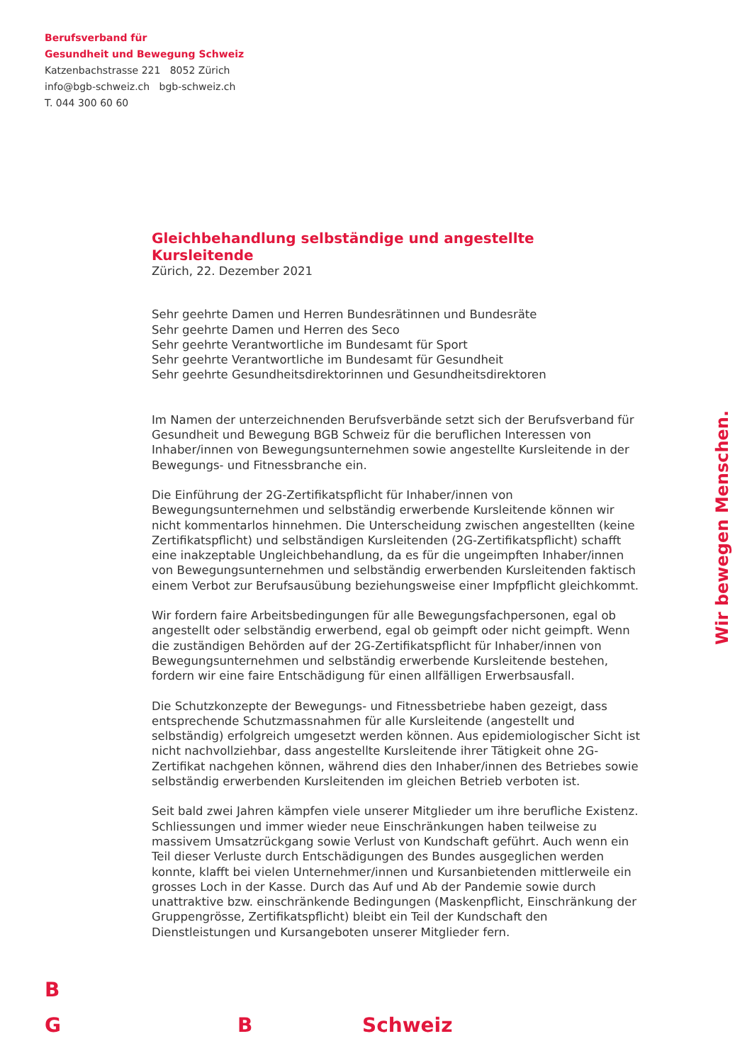Berufsverband für
Gesundheit und Bewegung Schweiz
Katzenbachstrasse 221 8052 Zürich
info@bgb-schweiz.ch bgb-schweiz.ch
T. 044 300 60 60
Gleichbehandlung selbständige und angestellte Kursleitende
Zürich, 22. Dezember 2021
Sehr geehrte Damen und Herren Bundesrätinnen und Bundesräte
Sehr geehrte Damen und Herren des Seco
Sehr geehrte Verantwortliche im Bundesamt für Sport
Sehr geehrte Verantwortliche im Bundesamt für Gesundheit
Sehr geehrte Gesundheitsdirektorinnen und Gesundheitsdirektoren
Im Namen der unterzeichnenden Berufsverbände setzt sich der Berufsverband für Gesundheit und Bewegung BGB Schweiz für die beruflichen Interessen von Inhaber/innen von Bewegungsunternehmen sowie angestellte Kursleitende in der Bewegungs- und Fitnessbranche ein.
Die Einführung der 2G-Zertifikatspflicht für Inhaber/innen von Bewegungsunternehmen und selbständig erwerbende Kursleitende können wir nicht kommentarlos hinnehmen. Die Unterscheidung zwischen angestellten (keine Zertifikatspflicht) und selbständigen Kursleitenden (2G-Zertifikatspflicht) schafft eine inakzeptable Ungleichbehandlung, da es für die ungeimpften Inhaber/innen von Bewegungsunternehmen und selbständig erwerbenden Kursleitenden faktisch einem Verbot zur Berufsausübung beziehungsweise einer Impfpflicht gleichkommt.
Wir fordern faire Arbeitsbedingungen für alle Bewegungsfachpersonen, egal ob angestellt oder selbständig erwerbend, egal ob geimpft oder nicht geimpft. Wenn die zuständigen Behörden auf der 2G-Zertifikatspflicht für Inhaber/innen von Bewegungsunternehmen und selbständig erwerbende Kursleitende bestehen, fordern wir eine faire Entschädigung für einen allfälligen Erwerbsausfall.
Die Schutzkonzepte der Bewegungs- und Fitnessbetriebe haben gezeigt, dass entsprechende Schutzmassnahmen für alle Kursleitende (angestellt und selbständig) erfolgreich umgesetzt werden können. Aus epidemiologischer Sicht ist nicht nachvollziehbar, dass angestellte Kursleitende ihrer Tätigkeit ohne 2G-Zertifikat nachgehen können, während dies den Inhaber/innen des Betriebes sowie selbständig erwerbenden Kursleitenden im gleichen Betrieb verboten ist.
Seit bald zwei Jahren kämpfen viele unserer Mitglieder um ihre berufliche Existenz. Schliessungen und immer wieder neue Einschränkungen haben teilweise zu massivem Umsatzrückgang sowie Verlust von Kundschaft geführt. Auch wenn ein Teil dieser Verluste durch Entschädigungen des Bundes ausgeglichen werden konnte, klafft bei vielen Unternehmer/innen und Kursanbietenden mittlerweile ein grosses Loch in der Kasse. Durch das Auf und Ab der Pandemie sowie durch unattraktive bzw. einschränkende Bedingungen (Maskenpflicht, Einschränkung der Gruppengrösse, Zertifikatspflicht) bleibt ein Teil der Kundschaft den Dienstleistungen und Kursangeboten unserer Mitglieder fern.
Wir bewegen Menschen.
B
G B Schweiz